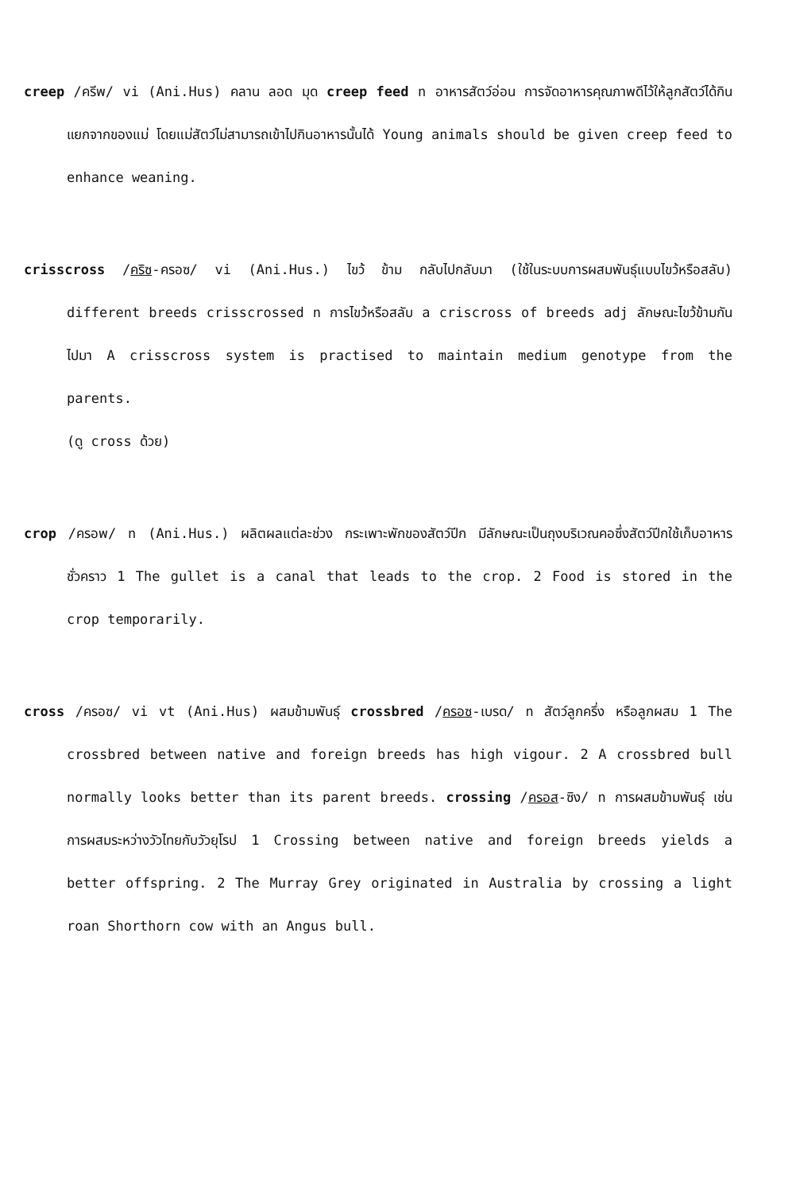creep /ครีพ/ vi (Ani.Hus) คลาน ลอด มุด creep feed n อาหารสัตว์อ่อน การจัดอาหารคุณภาพดีไว้ให้ลูกสัตว์ได้กินแยกจากของแม่ โดยแม่สัตว์ไม่สามารถเข้าไปกินอาหารนั้นได้ Young animals should be given creep feed to enhance weaning.
crisscross /คริซ-ครอซ/ vi (Ani.Hus.) ไขว้ ข้าม กลับไปกลับมา (ใช้ในระบบการผสมพันธุ์แบบไขว้หรือสลับ) different breeds crisscrossed n การไขว้หรือสลับ a criscross of breeds adj ลักษณะไขว้ข้ามกันไปมา A crisscross system is practised to maintain medium genotype from the parents.
(ดู cross ด้วย)
crop /ครอพ/ n (Ani.Hus.) ผลิตผลแต่ละช่วง กระเพาะพักของสัตว์ปีก มีลักษณะเป็นถุงบริเวณคอซึ่งสัตว์ปีกใช้เก็บอาหารชั่วคราว 1 The gullet is a canal that leads to the crop. 2 Food is stored in the crop temporarily.
cross /ครอซ/ vi vt (Ani.Hus) ผสมข้ามพันธุ์ crossbred /ครอซ-เบรด/ n สัตว์ลูกครึ่ง หรือลูกผสม 1 The crossbred between native and foreign breeds has high vigour. 2 A crossbred bull normally looks better than its parent breeds. crossing /ครอส-ซิง/ n การผสมข้ามพันธุ์ เช่นการผสมระหว่างวัวไทยกับวัวยุโรป 1 Crossing between native and foreign breeds yields a better offspring. 2 The Murray Grey originated in Australia by crossing a light roan Shorthorn cow with an Angus bull.